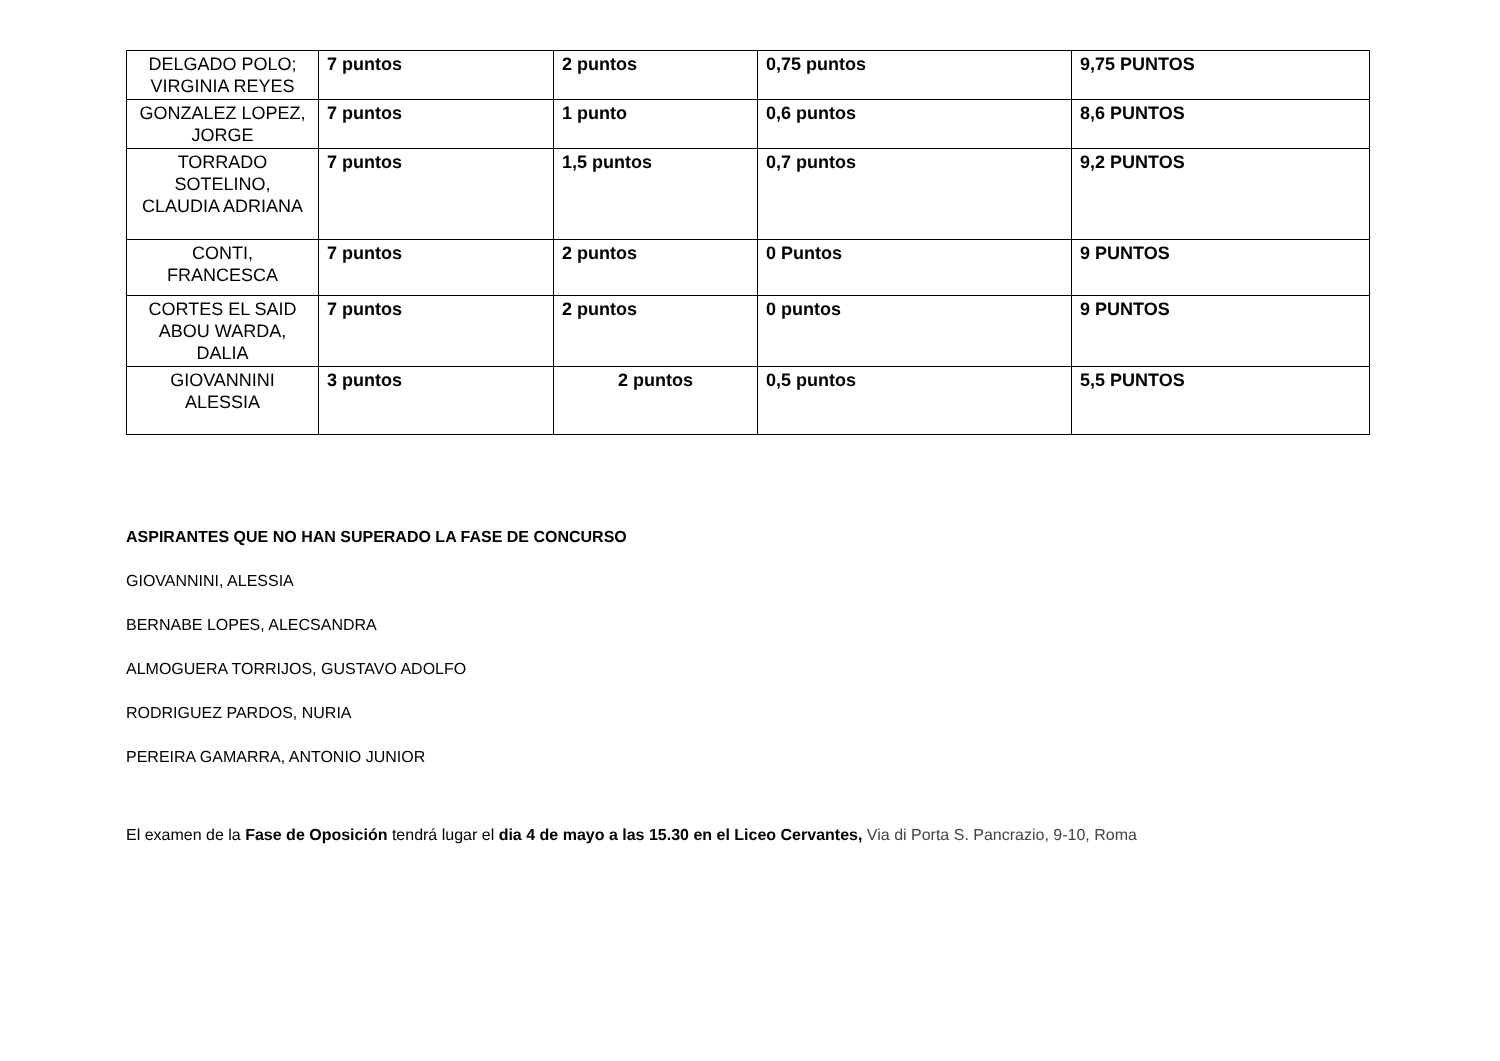| DELGADO POLO; VIRGINIA REYES | 7 puntos | 2 puntos | 0,75 puntos | 9,75 PUNTOS |
| GONZALEZ LOPEZ, JORGE | 7 puntos | 1 punto | 0,6 puntos | 8,6 PUNTOS |
| TORRADO SOTELINO, CLAUDIA ADRIANA | 7 puntos | 1,5 puntos | 0,7 puntos | 9,2 PUNTOS |
| CONTI, FRANCESCA | 7 puntos | 2 puntos | 0 Puntos | 9 PUNTOS |
| CORTES EL SAID ABOU WARDA, DALIA | 7 puntos | 2 puntos | 0 puntos | 9 PUNTOS |
| GIOVANNINI ALESSIA | 3 puntos | 2 puntos | 0,5 puntos | 5,5 PUNTOS |
ASPIRANTES QUE NO HAN SUPERADO LA FASE DE CONCURSO
GIOVANNINI, ALESSIA
BERNABE LOPES, ALECSANDRA
ALMOGUERA TORRIJOS, GUSTAVO ADOLFO
RODRIGUEZ PARDOS, NURIA
PEREIRA GAMARRA, ANTONIO JUNIOR
El examen de la Fase de Oposición tendrá lugar el dia 4 de mayo a las 15.30 en el Liceo Cervantes, Via di Porta S. Pancrazio, 9-10, Roma